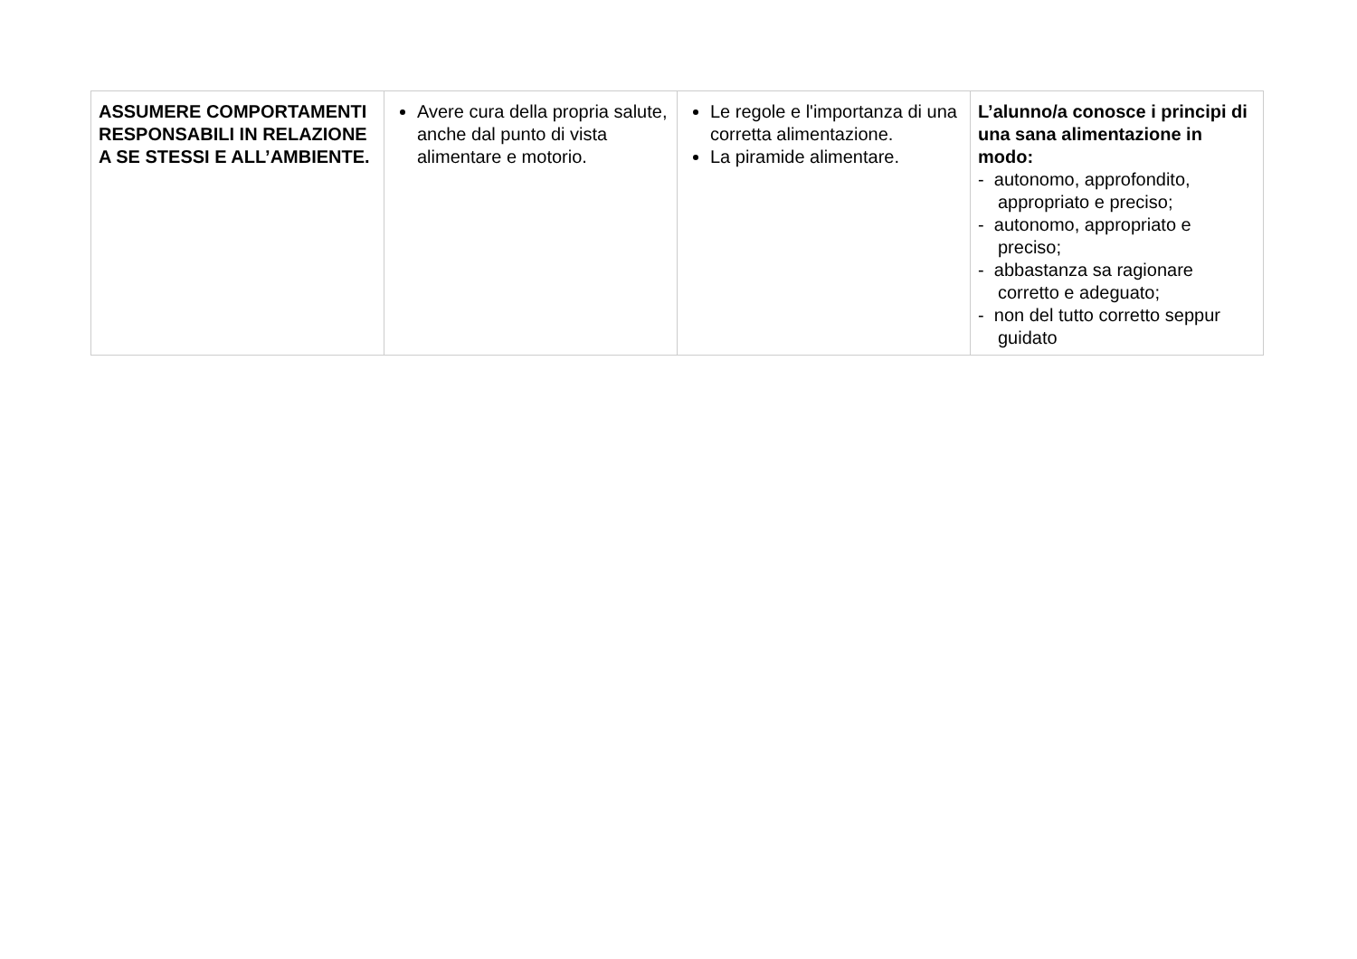| ASSUMERE COMPORTAMENTI RESPONSABILI IN RELAZIONE A SE STESSI E ALL’AMBIENTE. | Avere cura della propria salute, anche dal punto di vista alimentare e motorio. | Le regole e l'importanza di una corretta alimentazione. La piramide alimentare. | L’alunno/a conosce i principi di una sana alimentazione in modo: - autonomo, approfondito, appropriato e preciso; - autonomo, appropriato e preciso; - abbastanza sa ragionare corretto e adeguato; - non del tutto corretto seppur guidato |